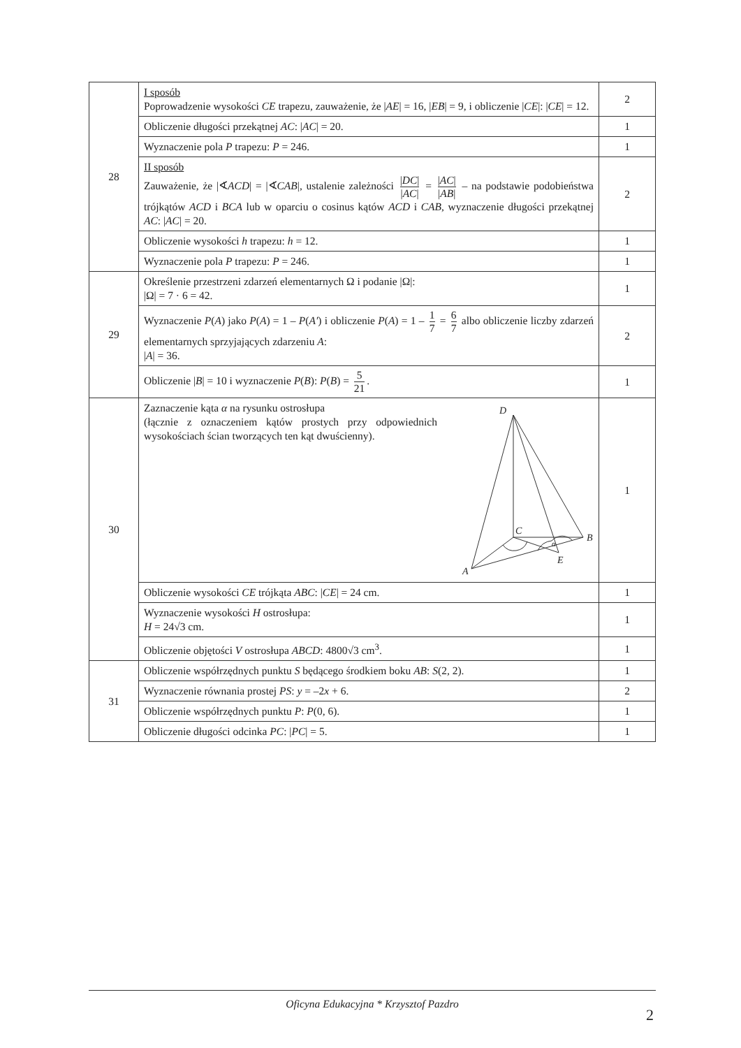| 28 | I sposób Poprowadzenie wysokości CE trapezu, zauważenie, że / AE / = 16, / EB / = 9, i obliczenie / CE /: / CE / = 12. | 2 |
| | Obliczenie długości przekątnej AC : / AC / = 20. | 1 |
| | Wyznaczenie pola P trapezu: P = 246. | 1 |
| | II sposób Zauważenie, że /∢ ACD / = /∢ CAB /, ustalenie zależności / DC / / AC / = / AC / / AB / – na podstawie podobieństwa trójkątów ACD i BCA lub w oparciu o cosinus kątów ACD i CAB , wyznaczenie długości przekątnej AC : / AC / = 20. | 2 |
| | Obliczenie wysokości h trapezu: h = 12. | 1 |
| | Wyznaczenie pola P trapezu: P = 246. | 1 |
| 29 | Określenie przestrzeni zdarzeń elementarnych Ω i podanie /Ω/: /Ω/ = 7 · 6 = 42. | 1 |
| | Wyznaczenie P ( A ) jako P ( A ) = 1 – P ( A′ ) i obliczenie P ( A ) = 1 – 1 7 = 6 7 albo obliczenie liczby zdarzeń elementarnych sprzyjających zdarzeniu A : / A / = 36. | 2 |
| | Obliczenie / B / = 10 i wyznaczenie P ( B ): P ( B ) = 5 21 . | 1 |
| 30 | Zaznaczenie kąta α na rysunku ostrosłupa (łącznie z oznaczeniem kątów prostych przy odpowiednich wysokościach ścian tworzących ten kąt dwuścienny). D C B E A α | 1 |
| | Obliczenie wysokości CE trójkąta ABC : / CE / = 24 cm. | 1 |
| | Wyznaczenie wysokości H ostrosłupa: H = 24√3 cm. | 1 |
| | Obliczenie objętości V ostrosłupa ABCD : 4800√3 cm<sup>3</sup>. | 1 |
| 31 | Obliczenie współrzędnych punktu S będącego środkiem boku AB : S (2, 2). | 1 |
| | Wyznaczenie równania prostej PS : y = –2 x + 6. | 2 |
| | Obliczenie współrzędnych punktu P : P (0, 6). | 1 |
| | Obliczenie długości odcinka PC : / PC / = 5. | 1 |
Oficyna Edukacyjna * Krzysztof Pazdro
2